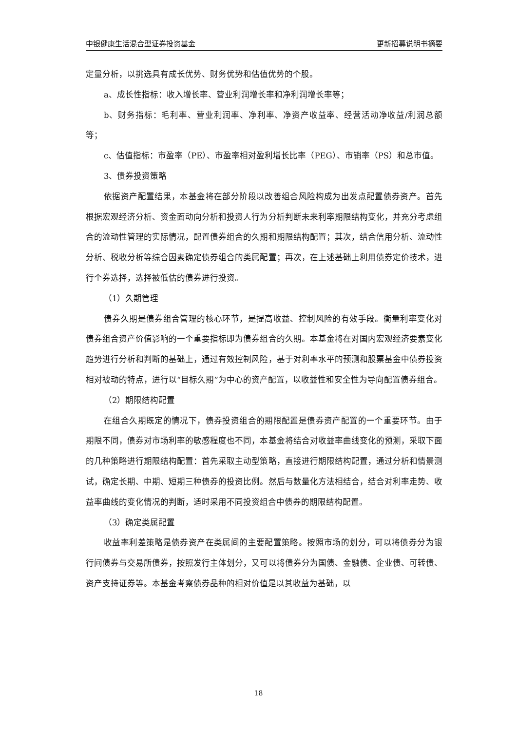中银健康生活混合型证券投资基金 更新招募说明书摘要
定量分析，以挑选具有成长优势、财务优势和估值优势的个股。
a、成长性指标：收入增长率、营业利润增长率和净利润增长率等；
b、财务指标：毛利率、营业利润率、净利率、净资产收益率、经营活动净收益/利润总额等；
c、估值指标：市盈率（PE）、市盈率相对盈利增长比率（PEG）、市销率（PS）和总市值。
3、债券投资策略
依据资产配置结果，本基金将在部分阶段以改善组合风险构成为出发点配置债券资产。首先根据宏观经济分析、资金面动向分析和投资人行为分析判断未来利率期限结构变化，并充分考虑组合的流动性管理的实际情况，配置债券组合的久期和期限结构配置；其次，结合信用分析、流动性分析、税收分析等综合因素确定债券组合的类属配置；再次，在上述基础上利用债券定价技术，进行个券选择，选择被低估的债券进行投资。
（1）久期管理
债券久期是债券组合管理的核心环节，是提高收益、控制风险的有效手段。衡量利率变化对债券组合资产价值影响的一个重要指标即为债券组合的久期。本基金将在对国内宏观经济要素变化趋势进行分析和判断的基础上，通过有效控制风险，基于对利率水平的预测和股票基金中债券投资相对被动的特点，进行以“目标久期”为中心的资产配置，以收益性和安全性为导向配置债券组合。
（2）期限结构配置
在组合久期既定的情况下，债券投资组合的期限配置是债券资产配置的一个重要环节。由于期限不同，债券对市场利率的敏感程度也不同，本基金将结合对收益率曲线变化的预测，采取下面的几种策略进行期限结构配置：首先采取主动型策略，直接进行期限结构配置，通过分析和情景测试，确定长期、中期、短期三种债券的投资比例。然后与数量化方法相结合，结合对利率走势、收益率曲线的变化情况的判断，适时采用不同投资组合中债券的期限结构配置。
（3）确定类属配置
收益率利差策略是债券资产在类属间的主要配置策略。按照市场的划分，可以将债券分为银行间债券与交易所债券，按照发行主体划分，又可以将债券分为国债、金融债、企业债、可转债、资产支持证券等。本基金考察债券品种的相对价值是以其收益为基础，以
18